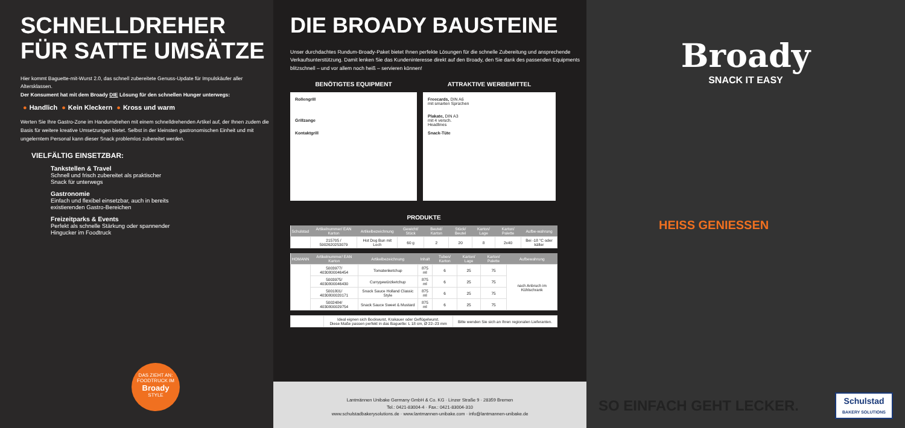SCHNELLDREHER FÜR SATTE UMSÄTZE
Hier kommt Baguette-mit-Wurst 2.0, das schnell zubereitete Genuss-Update für Impulskäufer aller Altersklassen.
Der Konsument hat mit dem Broady DIE Lösung für den schnellen Hunger unterwegs:
● Handlich ● Kein Kleckern ● Kross und warm
Werten Sie Ihre Gastro-Zone im Handumdrehen mit einem schnelldrehenden Artikel auf, der Ihnen zudem die Basis für weitere kreative Umsetzungen bietet. Selbst in der kleinsten gastronomischen Einheit und mit ungelerntem Personal kann dieser Snack problemlos zubereitet werden.
VIELFÄLTIG EINSETZBAR:
Tankstellen & Travel
Schnell und frisch zubereitet als praktischer Snack für unterwegs
Gastronomie
Einfach und flexibel einsetzbar, auch in bereits existierenden Gastro-Bereichen
Freizeitparks & Events
Perfekt als schnelle Stärkung oder spannender Hingucker im Foodtruck
DAS ZIEHT AN:
FOODTRUCK IM
Broady
STYLE
DIE BROADY BAUSTEINE
Unser durchdachtes Rundum-Broady-Paket bietet Ihnen perfekte Lösungen für die schnelle Zubereitung und ansprechende Verkaufsunterstützung. Damit lenken Sie das Kundeninteresse direkt auf den Broady, den Sie dank des passenden Equipments blitzschnell – und vor allem noch heiß – servieren können!
BENÖTIGTES EQUIPMENT ATTRAKTIVE WERBEMITTEL
Rollengrill
Grillzange
Kontaktgrill
Freecards, DIN A6
mit smarten Sprüchen
Plakate, DIN A3
mit 4 versch.
Headlines
Snack-Tüte
PRODUKTE
| Schulstad | Artikelnummer/ EAN Karton | Artikelbezeichnung | Gewicht/ Stück | Beutel/ Karton | Stück/ Beutel | Karton/ Lage | Karton/ Palette | Aufbe-wahrung |
| --- | --- | --- | --- | --- | --- | --- | --- | --- |
| | 215705 / 5902620253079 | Hot Dog Bun mit Loch | 60 g | 2 | 20 | 8 | 2x40 | Bei -18 °C oder kälter |
| HOMANN | Artikelnummer/ EAN Karton | Artikelbezeichnung | Inhalt | Tuben/ Karton | Karton/ Lage | Karton/ Palette | Aufbewahrung |
| --- | --- | --- | --- | --- | --- | --- | --- |
| | 5003977/ 4030800046454 | Tomatenketchup | 875 ml | 6 | 25 | 75 | nach Anbruch im Kühlschrank |
| | 5003975/ 4030800046430 | Currygewürzketchup | 875 ml | 6 | 25 | 75 | |
| | 5001801/ 4030800020171 | Snack Sauce Holland Classic Style | 875 ml | 6 | 25 | 75 | |
| | 5002484/ 4030800029754 | Snack Sauce Sweet & Mustard | 875 ml | 6 | 25 | 75 | |
| | Ideal eignen sich Bockwurst, Krakauer oder Geflügelwurst. Diese Maße passen perfekt in das Baguette: L 18 cm, Ø 22–23 mm | Bitte wenden Sie sich an Ihren regionalen Lieferanten. |
Lantmännen Unibake Germany GmbH & Co. KG · Linzer Straße 9 · 28359 Bremen
Tel.: 0421-83004-4 · Fax.: 0421-83004-310
www.schulstadbakerysolutions.de · www.lantmannen-unibake.com · info@lantmannen-unibake.de
Broady
SNACK IT EASY
HEISS GENIESSEN
SO EINFACH GEHT LECKER.
Schulstad
BAKERY SOLUTIONS